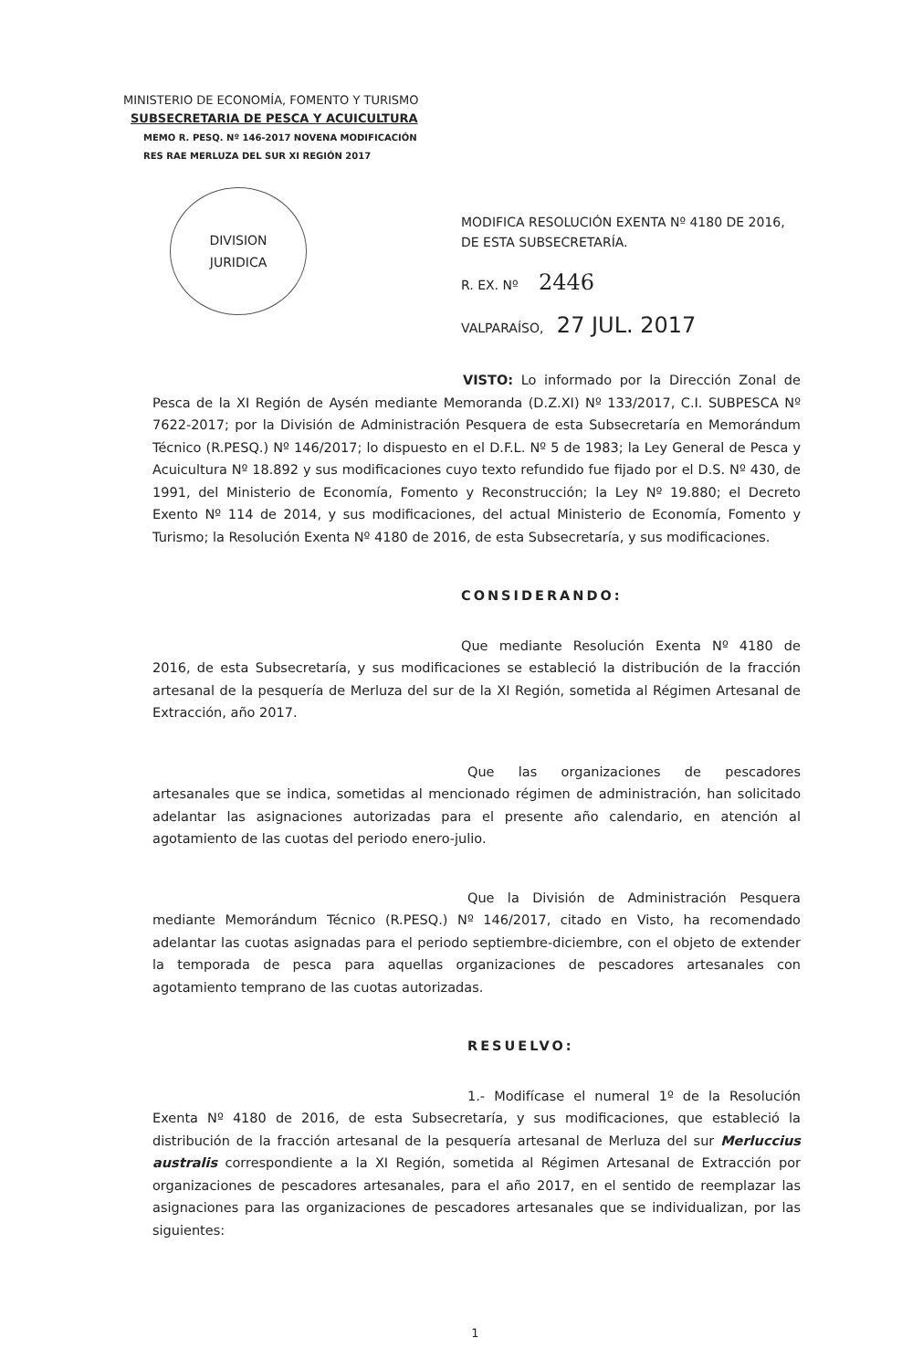MINISTERIO DE ECONOMÍA, FOMENTO Y TURISMO
SUBSECRETARIA DE PESCA Y ACUICULTURA
MEMO R. PESQ. Nº 146-2017 NOVENA MODIFICACIÓN
RES RAE MERLUZA DEL SUR XI REGIÓN 2017
DIVISION
JURIDICA
MODIFICA RESOLUCIÓN EXENTA Nº 4180 DE 2016, DE ESTA SUBSECRETARÍA.
R. EX. Nº 2446
VALPARAÍSO, 27 JUL. 2017
VISTO: Lo informado por la Dirección Zonal de Pesca de la XI Región de Aysén mediante Memoranda (D.Z.XI) Nº 133/2017, C.I. SUBPESCA Nº 7622-2017; por la División de Administración Pesquera de esta Subsecretaría en Memorándum Técnico (R.PESQ.) Nº 146/2017; lo dispuesto en el D.F.L. Nº 5 de 1983; la Ley General de Pesca y Acuicultura Nº 18.892 y sus modificaciones cuyo texto refundido fue fijado por el D.S. Nº 430, de 1991, del Ministerio de Economía, Fomento y Reconstrucción; la Ley Nº 19.880; el Decreto Exento Nº 114 de 2014, y sus modificaciones, del actual Ministerio de Economía, Fomento y Turismo; la Resolución Exenta Nº 4180 de 2016, de esta Subsecretaría, y sus modificaciones.
CONSIDERANDO:
Que mediante Resolución Exenta Nº 4180 de 2016, de esta Subsecretaría, y sus modificaciones se estableció la distribución de la fracción artesanal de la pesquería de Merluza del sur de la XI Región, sometida al Régimen Artesanal de Extracción, año 2017.
Que las organizaciones de pescadores artesanales que se indica, sometidas al mencionado régimen de administración, han solicitado adelantar las asignaciones autorizadas para el presente año calendario, en atención al agotamiento de las cuotas del periodo enero-julio.
Que la División de Administración Pesquera mediante Memorándum Técnico (R.PESQ.) Nº 146/2017, citado en Visto, ha recomendado adelantar las cuotas asignadas para el periodo septiembre-diciembre, con el objeto de extender la temporada de pesca para aquellas organizaciones de pescadores artesanales con agotamiento temprano de las cuotas autorizadas.
RESUELVO:
1.- Modifícase el numeral 1º de la Resolución Exenta Nº 4180 de 2016, de esta Subsecretaría, y sus modificaciones, que estableció la distribución de la fracción artesanal de la pesquería artesanal de Merluza del sur Merluccius australis correspondiente a la XI Región, sometida al Régimen Artesanal de Extracción por organizaciones de pescadores artesanales, para el año 2017, en el sentido de reemplazar las asignaciones para las organizaciones de pescadores artesanales que se individualizan, por las siguientes:
1